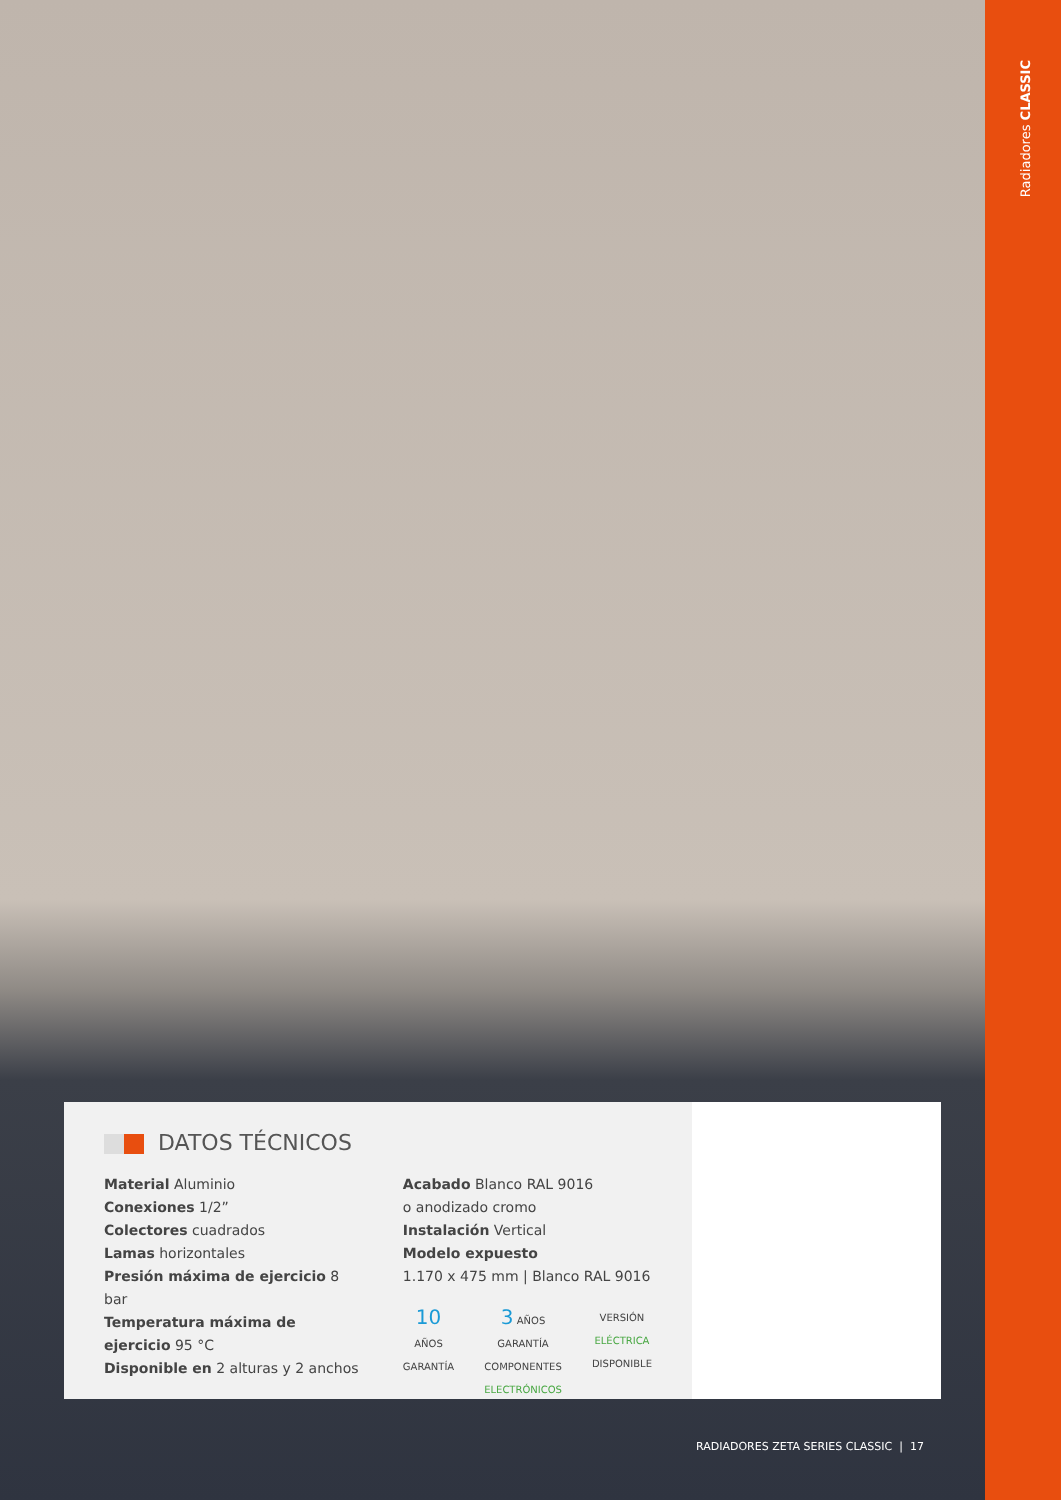Radiadores CLASSIC
DATOS TÉCNICOS
Material Aluminio
Conexiones 1/2”
Colectores cuadrados
Lamas horizontales
Presión máxima de ejercicio 8 bar
Temperatura máxima de ejercicio 95 °C
Disponible en 2 alturas y 2 anchos
Acabado Blanco RAL 9016
o anodizado cromo
Instalación Vertical
Modelo expuesto
1.170 x 475 mm | Blanco RAL 9016
10 AÑOS
GARANTÍA
3 AÑOS
GARANTÍA
COMPONENTES
ELECTRÓNICOS
VERSIÓN
ELÉCTRICA
DISPONIBLE
RADIADORES ZETA SERIES CLASSIC | 17